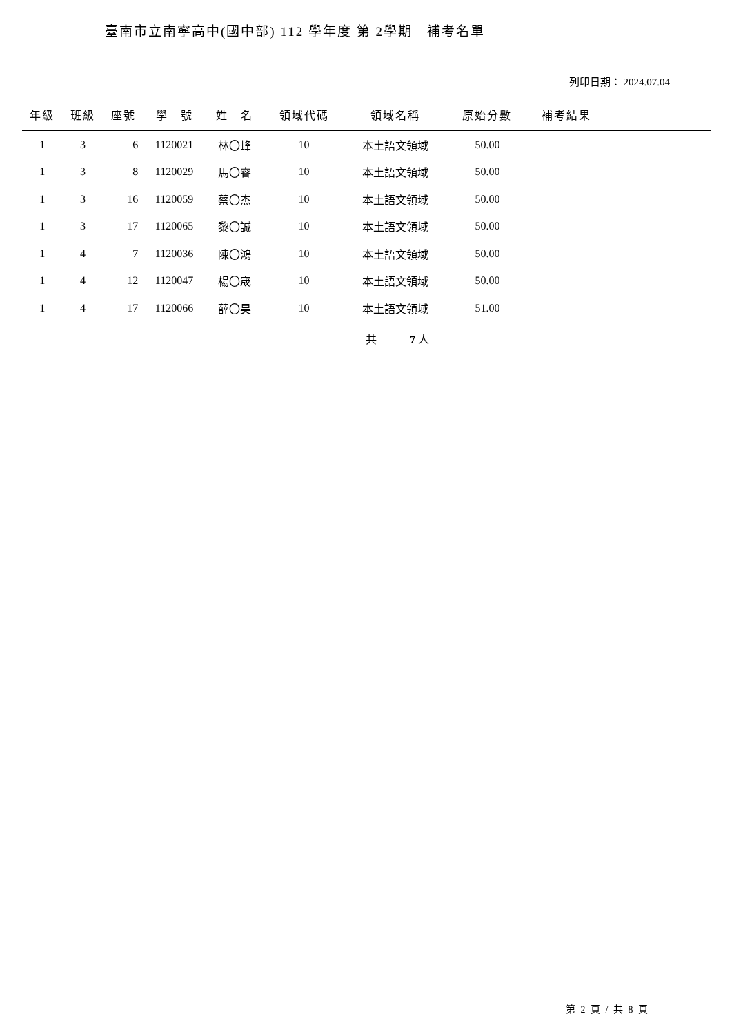臺南市立南寧高中(國中部) 112 學年度 第 2學期　補考名單
列印日期： 2024.07.04
| 年級 | 班級 | 座號 | 學 號 | 姓 名 | 領域代碼 | 領域名稱 | 原始分數 | 補考結果 | |
| --- | --- | --- | --- | --- | --- | --- | --- | --- | --- |
| 1 | 3 | 6 | 1120021 | 林〇峰 | 10 | 本土語文領域 | 50.00 | | |
| 1 | 3 | 8 | 1120029 | 馬〇睿 | 10 | 本土語文領域 | 50.00 | | |
| 1 | 3 | 16 | 1120059 | 蔡〇杰 | 10 | 本土語文領域 | 50.00 | | |
| 1 | 3 | 17 | 1120065 | 黎〇誠 | 10 | 本土語文領域 | 50.00 | | |
| 1 | 4 | 7 | 1120036 | 陳〇鴻 | 10 | 本土語文領域 | 50.00 | | |
| 1 | 4 | 12 | 1120047 | 楊〇宬 | 10 | 本土語文領域 | 50.00 | | |
| 1 | 4 | 17 | 1120066 | 薛〇昊 | 10 | 本土語文領域 | 51.00 | | |
共　　　7 人
第 2 頁 / 共 8 頁